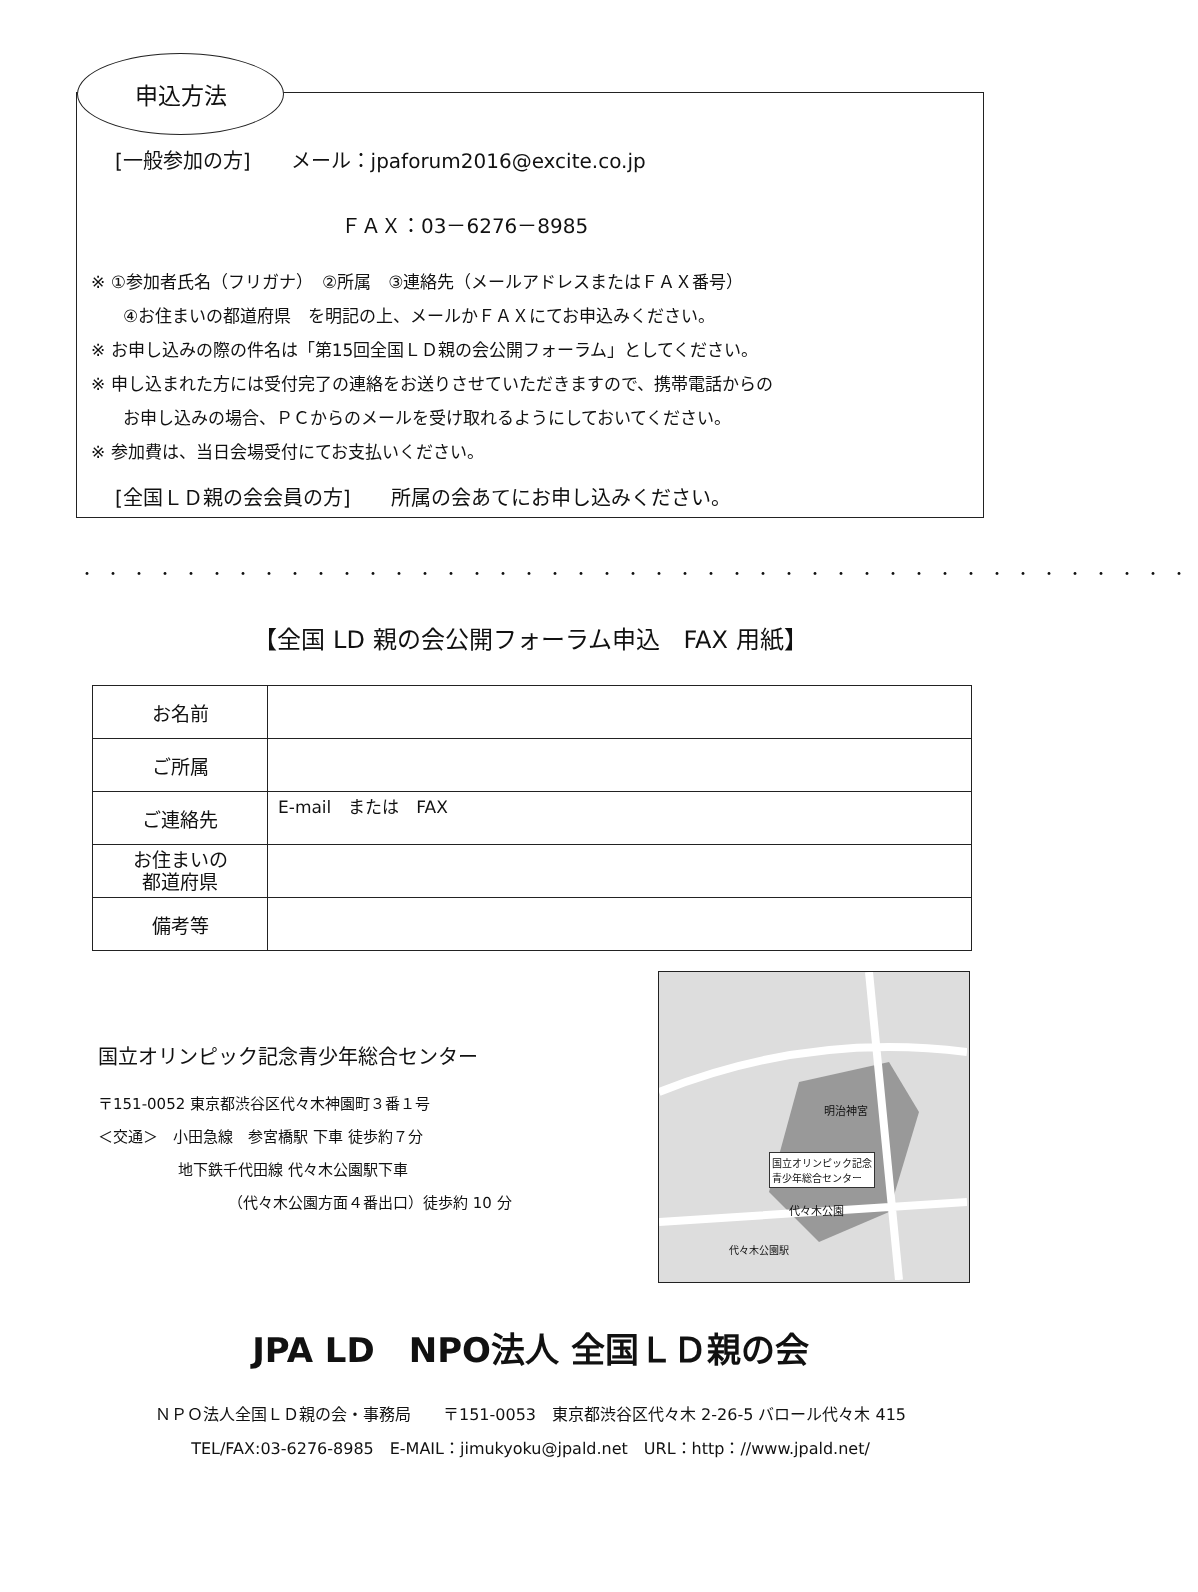申込方法
[一般参加の方]　　メール：jpaforum2016@excite.co.jp
ＦＡＸ：03－6276－8985
※ ①参加者氏名（フリガナ）　②所属　③連絡先（メールアドレスまたはＦＡＸ番号）
④お住まいの都道府県　を明記の上、メールかＦＡＸにてお申込みください。
※ お申し込みの際の件名は「第15回全国ＬＤ親の会公開フォーラム」としてください。
※ 申し込まれた方には受付完了の連絡をお送りさせていただきますので、携帯電話からの
お申し込みの場合、ＰＣからのメールを受け取れるようにしておいてください。
※ 参加費は、当日会場受付にてお支払いください。
[全国ＬＤ親の会会員の方]　　所属の会あてにお申し込みください。
・・・・・・・・・・・・・・・・・・・・・・・・・・・・・・・・・・・・・・・・・・・
【全国 LD 親の会公開フォーラム申込　FAX 用紙】
| お名前 | |
| ご所属 | |
| ご連絡先 | E-mail または FAX |
| お住まいの 都道府県 | |
| 備考等 | |
国立オリンピック記念青少年総合センター
〒151-0052 東京都渋谷区代々木神園町３番１号
＜交通＞　小田急線　参宮橋駅 下車 徒歩約７分
地下鉄千代田線 代々木公園駅下車
（代々木公園方面４番出口）徒歩約 10 分
明治神宮
国立オリンピック記念
青少年総合センター
代々木公園
代々木公園駅
JPA LD　NPO法人 全国ＬＤ親の会
ＮＰＯ法人全国ＬＤ親の会・事務局　　〒151-0053　東京都渋谷区代々木 2-26-5 バロール代々木 415
TEL/FAX:03-6276-8985　E-MAIL：jimukyoku@jpald.net　URL：http：//www.jpald.net/